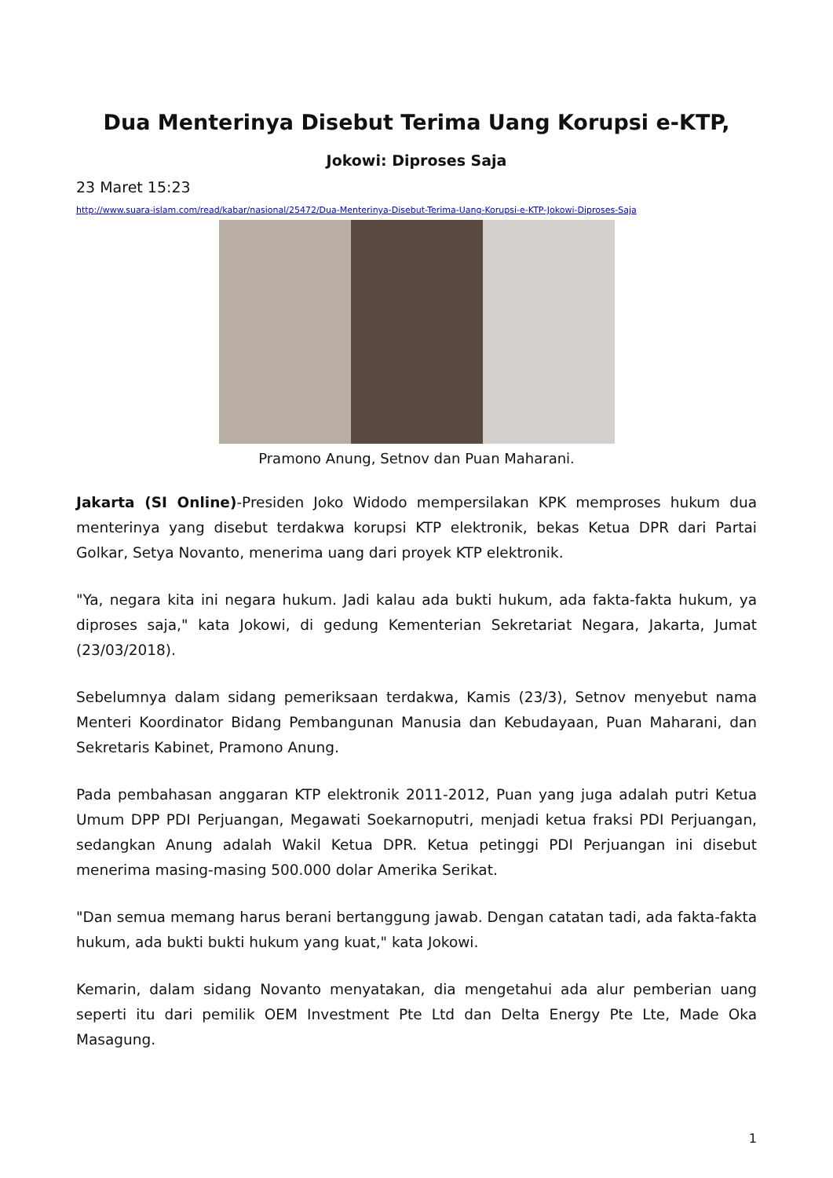Dua Menterinya Disebut Terima Uang Korupsi e-KTP,
Jokowi: Diproses Saja
23 Maret 15:23
http://www.suara-islam.com/read/kabar/nasional/25472/Dua-Menterinya-Disebut-Terima-Uang-Korupsi-e-KTP-Jokowi-Diproses-Saja
Pramono Anung, Setnov dan Puan Maharani.
Jakarta (SI Online)-Presiden Joko Widodo mempersilakan KPK memproses hukum dua menterinya yang disebut terdakwa korupsi KTP elektronik, bekas Ketua DPR dari Partai Golkar, Setya Novanto, menerima uang dari proyek KTP elektronik.
"Ya, negara kita ini negara hukum. Jadi kalau ada bukti hukum, ada fakta-fakta hukum, ya diproses saja," kata Jokowi, di gedung Kementerian Sekretariat Negara, Jakarta, Jumat (23/03/2018).
Sebelumnya dalam sidang pemeriksaan terdakwa, Kamis (23/3), Setnov menyebut nama Menteri Koordinator Bidang Pembangunan Manusia dan Kebudayaan, Puan Maharani, dan Sekretaris Kabinet, Pramono Anung.
Pada pembahasan anggaran KTP elektronik 2011-2012, Puan yang juga adalah putri Ketua Umum DPP PDI Perjuangan, Megawati Soekarnoputri, menjadi ketua fraksi PDI Perjuangan, sedangkan Anung adalah Wakil Ketua DPR. Ketua petinggi PDI Perjuangan ini disebut menerima masing-masing 500.000 dolar Amerika Serikat.
"Dan semua memang harus berani bertanggung jawab. Dengan catatan tadi, ada fakta-fakta hukum, ada bukti bukti hukum yang kuat," kata Jokowi.
Kemarin, dalam sidang Novanto menyatakan, dia mengetahui ada alur pemberian uang seperti itu dari pemilik OEM Investment Pte Ltd dan Delta Energy Pte Lte, Made Oka Masagung.
1